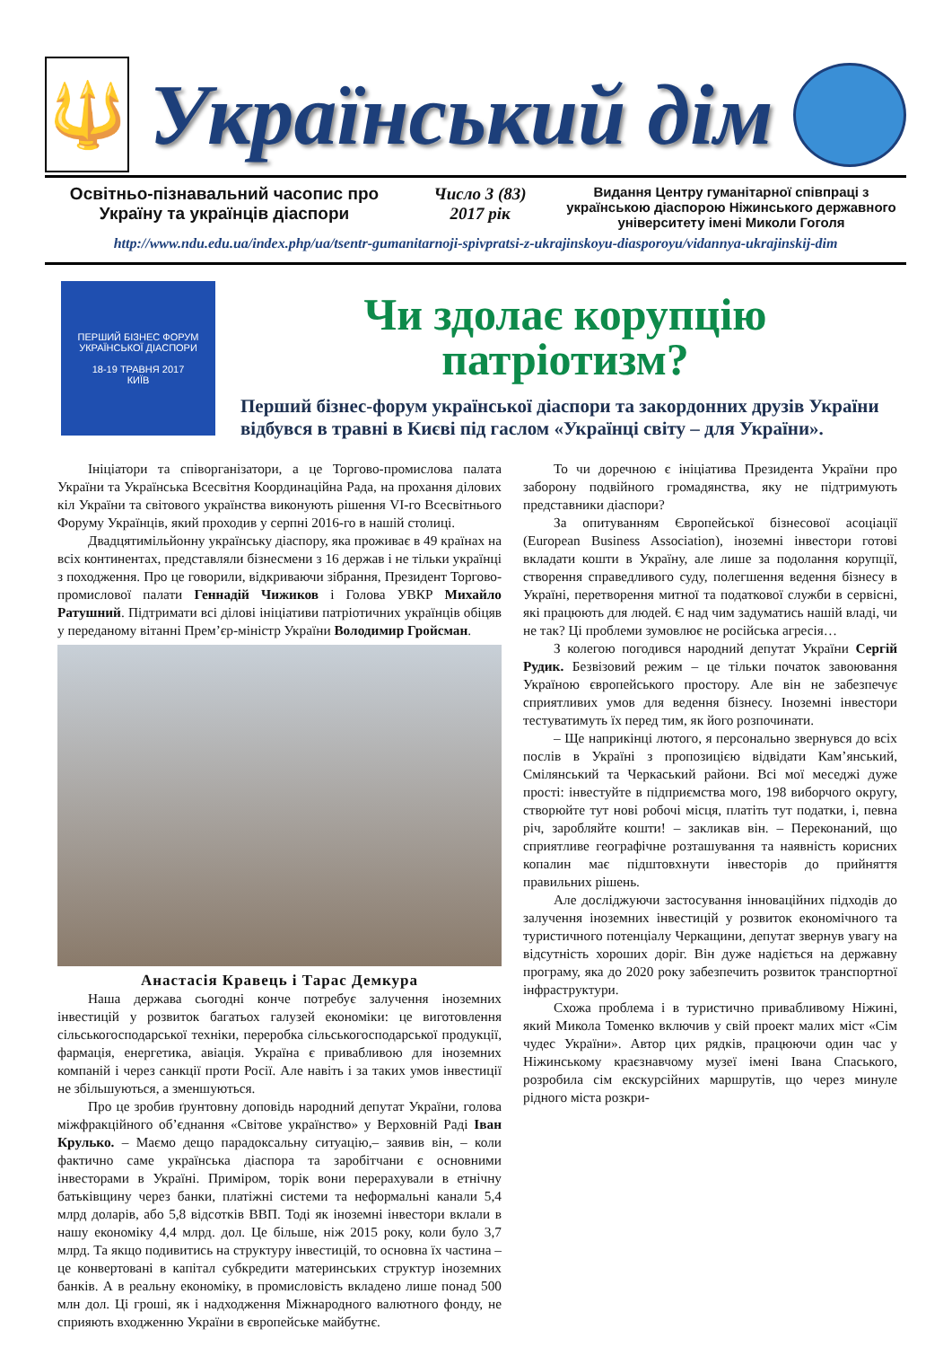🔱
Український дім
Освітньо-пізнавальний часопис про Україну та українців діаспори
Число 3 (83)
2017 рік
Видання Центру гуманітарної співпраці з українською діаспорою Ніжинського державного університету імені Миколи Гоголя
http://www.ndu.edu.ua/index.php/ua/tsentr-gumanitarnoji-spivpratsi-z-ukrajinskoyu-diasporoyu/vidannya-ukrajinskij-dim
ПЕРШИЙ БІЗНЕС ФОРУМ
УКРАЇНСЬКОЇ ДІАСПОРИ
18-19 ТРАВНЯ 2017
КИЇВ
Чи здолає корупцію патріотизм?
Перший бізнес-форум української діаспори та закордонних друзів України відбувся в травні в Києві під гаслом «Українці світу – для України».
Ініціатори та співорганізатори, а це Торгово-промислова палата України та Українська Всесвітня Координаційна Рада, на прохання ділових кіл України та світового українства виконують рішення VI-го Всесвітнього Форуму Українців, який проходив у серпні 2016-го в нашій столиці.
Двадцятимільйонну українську діаспору, яка проживає в 49 країнах на всіх континентах, представляли бізнесмени з 16 держав і не тільки українці з походження. Про це говорили, відкриваючи зібрання, Президент Торгово-промислової палати Геннадій Чижиков і Голова УВКР Михайло Ратушний. Підтримати всі ділові ініціативи патріотичних українців обіцяв у переданому вітанні Прем’єр-міністр України Володимир Гройсман.
Анастасія Кравець і Тарас Демкура
Наша держава сьогодні конче потребує залучення іноземних інвестицій у розвиток багатьох галузей економіки: це виготовлення сільськогосподарської техніки, переробка сільськогосподарської продукції, фармація, енергетика, авіація. Україна є привабливою для іноземних компаній і через санкції проти Росії. Але навіть і за таких умов інвестиції не збільшуються, а зменшуються.
Про це зробив ґрунтовну доповідь народний депутат України, голова міжфракційного об’єднання «Світове українство» у Верховній Раді Іван Крулько. – Маємо дещо парадоксальну ситуацію,– заявив він, – коли фактично саме українська діаспора та заробітчани є основними інвесторами в Україні. Приміром, торік вони перерахували в етнічну батьківщину через банки, платіжні системи та неформальні канали 5,4 млрд доларів, або 5,8 відсотків ВВП. Тоді як іноземні інвестори вклали в нашу економіку 4,4 млрд. дол. Це більше, ніж 2015 року, коли було 3,7 млрд. Та якщо подивитись на структуру інвестицій, то основна їх частина – це конвертовані в капітал субкредити материнських структур іноземних банків. А в реальну економіку, в промисловість вкладено лише понад 500 млн дол. Ці гроші, як і надходження Міжнародного валютного фонду, не сприяють входженню України в європейське майбутнє.
То чи доречною є ініціатива Президента України про заборону подвійного громадянства, яку не підтримують представники діаспори?
За опитуванням Європейської бізнесової асоціації (European Business Association), іноземні інвестори готові вкладати кошти в Україну, але лише за подолання корупції, створення справедливого суду, полегшення ведення бізнесу в Україні, перетворення митної та податкової служби в сервісні, які працюють для людей. Є над чим задуматись нашій владі, чи не так? Ці проблеми зумовлює не російська агресія…
З колегою погодився народний депутат України Сергій Рудик. Безвізовий режим – це тільки початок завоювання Україною європейського простору. Але він не забезпечує сприятливих умов для ведення бізнесу. Іноземні інвестори тестуватимуть їх перед тим, як його розпочинати.
– Ще наприкінці лютого, я персонально звернувся до всіх послів в Україні з пропозицією відвідати Кам’янський, Смілянський та Черкаський райони. Всі мої меседжі дуже прості: інвестуйте в підприємства мого, 198 виборчого округу, створюйте тут нові робочі місця, платіть тут податки, і, певна річ, заробляйте кошти! – закликав він. – Переконаний, що сприятливе географічне розташування та наявність корисних копалин має підштовхнути інвесторів до прийняття правильних рішень.
Але досліджуючи застосування інноваційних підходів до залучення іноземних інвестицій у розвиток економічного та туристичного потенціалу Черкащини, депутат звернув увагу на відсутність хороших доріг. Він дуже надіється на державну програму, яка до 2020 року забезпечить розвиток транспортної інфраструктури.
Схожа проблема і в туристично привабливому Ніжині, який Микола Томенко включив у свій проект малих міст «Сім чудес України». Автор цих рядків, працюючи один час у Ніжинському краєзнавчому музеї імені Івана Спаського, розробила сім екскурсійних маршрутів, що через минуле рідного міста розкри-